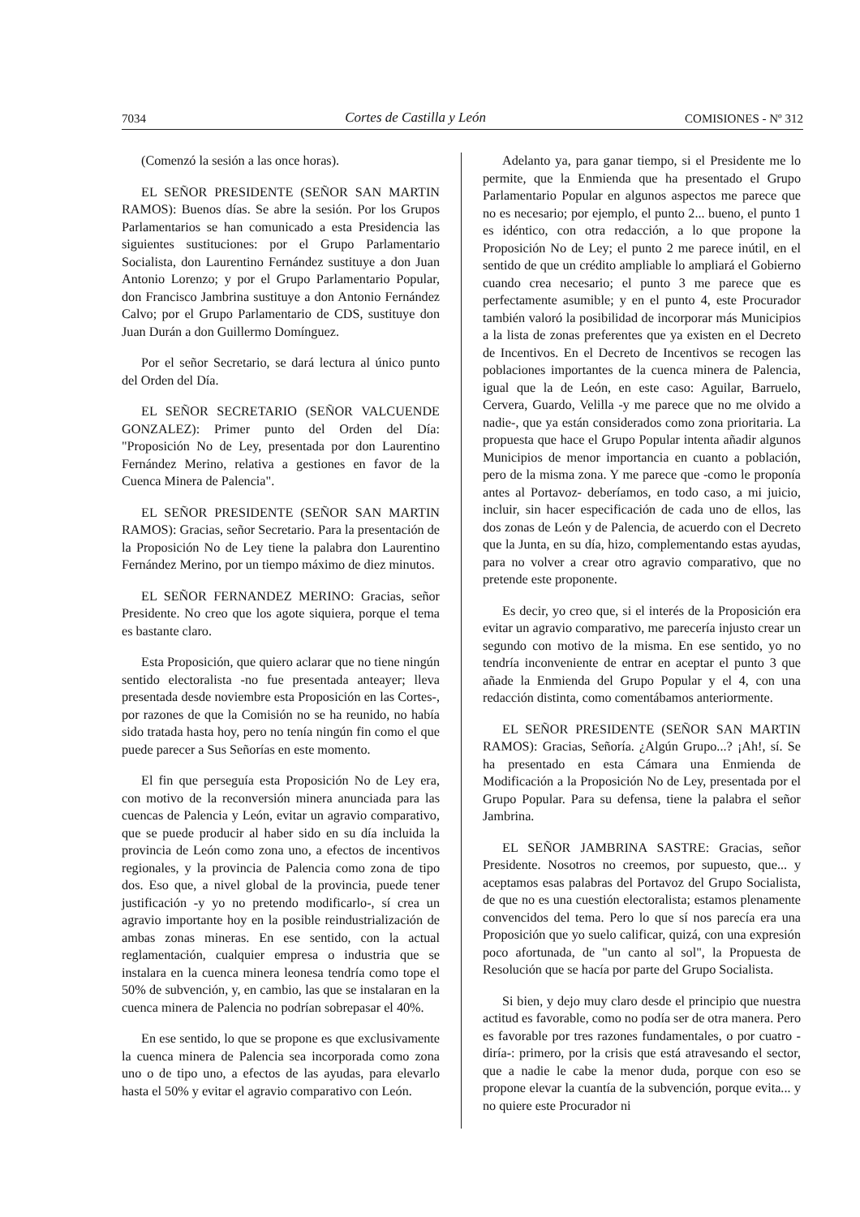7034 Cortes de Castilla y León COMISIONES - Nº 312
(Comenzó la sesión a las once horas).
EL SEÑOR PRESIDENTE (SEÑOR SAN MARTIN RAMOS): Buenos días. Se abre la sesión. Por los Grupos Parlamentarios se han comunicado a esta Presidencia las siguientes sustituciones: por el Grupo Parlamentario Socialista, don Laurentino Fernández sustituye a don Juan Antonio Lorenzo; y por el Grupo Parlamentario Popular, don Francisco Jambrina sustituye a don Antonio Fernández Calvo; por el Grupo Parlamentario de CDS, sustituye don Juan Durán a don Guillermo Domínguez.
Por el señor Secretario, se dará lectura al único punto del Orden del Día.
EL SEÑOR SECRETARIO (SEÑOR VALCUENDE GONZALEZ): Primer punto del Orden del Día: "Proposición No de Ley, presentada por don Laurentino Fernández Merino, relativa a gestiones en favor de la Cuenca Minera de Palencia".
EL SEÑOR PRESIDENTE (SEÑOR SAN MARTIN RAMOS): Gracias, señor Secretario. Para la presentación de la Proposición No de Ley tiene la palabra don Laurentino Fernández Merino, por un tiempo máximo de diez minutos.
EL SEÑOR FERNANDEZ MERINO: Gracias, señor Presidente. No creo que los agote siquiera, porque el tema es bastante claro.
Esta Proposición, que quiero aclarar que no tiene ningún sentido electoralista -no fue presentada anteayer; lleva presentada desde noviembre esta Proposición en las Cortes-, por razones de que la Comisión no se ha reunido, no había sido tratada hasta hoy, pero no tenía ningún fin como el que puede parecer a Sus Señorías en este momento.
El fin que perseguía esta Proposición No de Ley era, con motivo de la reconversión minera anunciada para las cuencas de Palencia y León, evitar un agravio comparativo, que se puede producir al haber sido en su día incluida la provincia de León como zona uno, a efectos de incentivos regionales, y la provincia de Palencia como zona de tipo dos. Eso que, a nivel global de la provincia, puede tener justificación -y yo no pretendo modificarlo-, sí crea un agravio importante hoy en la posible reindustrialización de ambas zonas mineras. En ese sentido, con la actual reglamentación, cualquier empresa o industria que se instalara en la cuenca minera leonesa tendría como tope el 50% de subvención, y, en cambio, las que se instalaran en la cuenca minera de Palencia no podrían sobrepasar el 40%.
En ese sentido, lo que se propone es que exclusivamente la cuenca minera de Palencia sea incorporada como zona uno o de tipo uno, a efectos de las ayudas, para elevarlo hasta el 50% y evitar el agravio comparativo con León.
Adelanto ya, para ganar tiempo, si el Presidente me lo permite, que la Enmienda que ha presentado el Grupo Parlamentario Popular en algunos aspectos me parece que no es necesario; por ejemplo, el punto 2... bueno, el punto 1 es idéntico, con otra redacción, a lo que propone la Proposición No de Ley; el punto 2 me parece inútil, en el sentido de que un crédito ampliable lo ampliará el Gobierno cuando crea necesario; el punto 3 me parece que es perfectamente asumible; y en el punto 4, este Procurador también valoró la posibilidad de incorporar más Municipios a la lista de zonas preferentes que ya existen en el Decreto de Incentivos. En el Decreto de Incentivos se recogen las poblaciones importantes de la cuenca minera de Palencia, igual que la de León, en este caso: Aguilar, Barruelo, Cervera, Guardo, Velilla -y me parece que no me olvido a nadie-, que ya están considerados como zona prioritaria. La propuesta que hace el Grupo Popular intenta añadir algunos Municipios de menor importancia en cuanto a población, pero de la misma zona. Y me parece que -como le proponía antes al Portavoz- deberíamos, en todo caso, a mi juicio, incluir, sin hacer especificación de cada uno de ellos, las dos zonas de León y de Palencia, de acuerdo con el Decreto que la Junta, en su día, hizo, complementando estas ayudas, para no volver a crear otro agravio comparativo, que no pretende este proponente.
Es decir, yo creo que, si el interés de la Proposición era evitar un agravio comparativo, me parecería injusto crear un segundo con motivo de la misma. En ese sentido, yo no tendría inconveniente de entrar en aceptar el punto 3 que añade la Enmienda del Grupo Popular y el 4, con una redacción distinta, como comentábamos anteriormente.
EL SEÑOR PRESIDENTE (SEÑOR SAN MARTIN RAMOS): Gracias, Señoría. ¿Algún Grupo...? ¡Ah!, sí. Se ha presentado en esta Cámara una Enmienda de Modificación a la Proposición No de Ley, presentada por el Grupo Popular. Para su defensa, tiene la palabra el señor Jambrina.
EL SEÑOR JAMBRINA SASTRE: Gracias, señor Presidente. Nosotros no creemos, por supuesto, que... y aceptamos esas palabras del Portavoz del Grupo Socialista, de que no es una cuestión electoralista; estamos plenamente convencidos del tema. Pero lo que sí nos parecía era una Proposición que yo suelo calificar, quizá, con una expresión poco afortunada, de "un canto al sol", la Propuesta de Resolución que se hacía por parte del Grupo Socialista.
Si bien, y dejo muy claro desde el principio que nuestra actitud es favorable, como no podía ser de otra manera. Pero es favorable por tres razones fundamentales, o por cuatro -diría-: primero, por la crisis que está atravesando el sector, que a nadie le cabe la menor duda, porque con eso se propone elevar la cuantía de la subvención, porque evita... y no quiere este Procurador ni